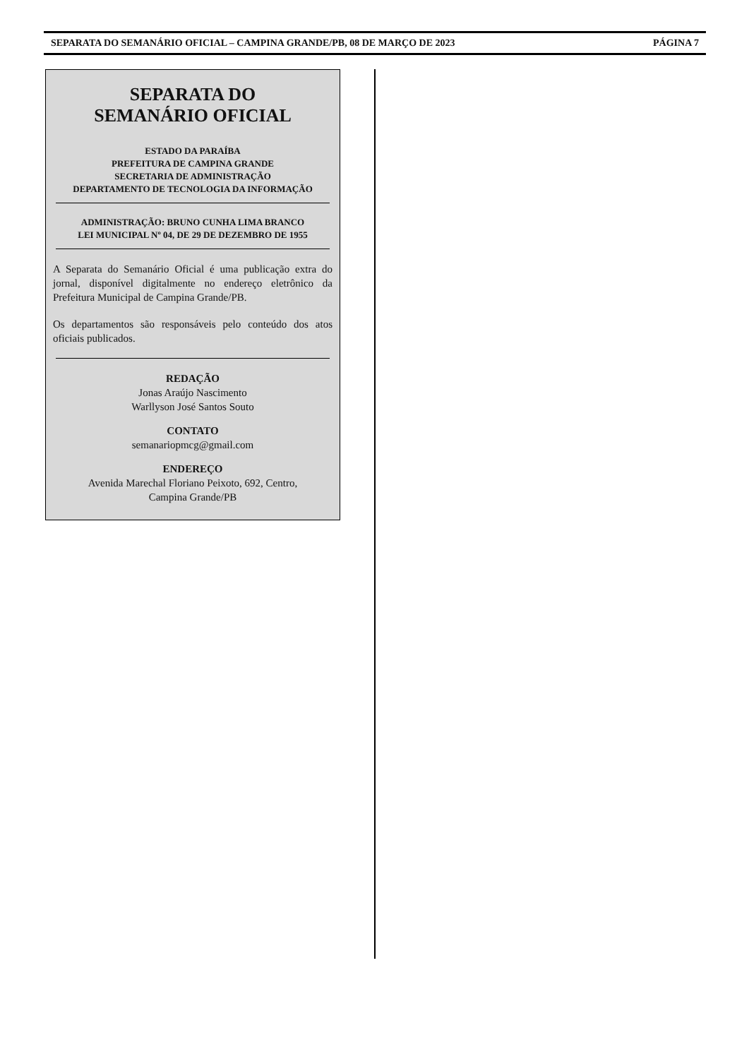SEPARATA DO SEMANÁRIO OFICIAL – CAMPINA GRANDE/PB, 08 DE MARÇO DE 2023 PÁGINA 7
SEPARATA DO
SEMANÁRIO OFICIAL
ESTADO DA PARAÍBA
PREFEITURA DE CAMPINA GRANDE
SECRETARIA DE ADMINISTRAÇÃO
DEPARTAMENTO DE TECNOLOGIA DA INFORMAÇÃO
ADMINISTRAÇÃO: BRUNO CUNHA LIMA BRANCO
LEI MUNICIPAL Nº 04, DE 29 DE DEZEMBRO DE 1955
A Separata do Semanário Oficial é uma publicação extra do jornal, disponível digitalmente no endereço eletrônico da Prefeitura Municipal de Campina Grande/PB.
Os departamentos são responsáveis pelo conteúdo dos atos oficiais publicados.
REDAÇÃO
Jonas Araújo Nascimento
Warllyson José Santos Souto
CONTATO
semanariopmcg@gmail.com
ENDEREÇO
Avenida Marechal Floriano Peixoto, 692, Centro,
Campina Grande/PB